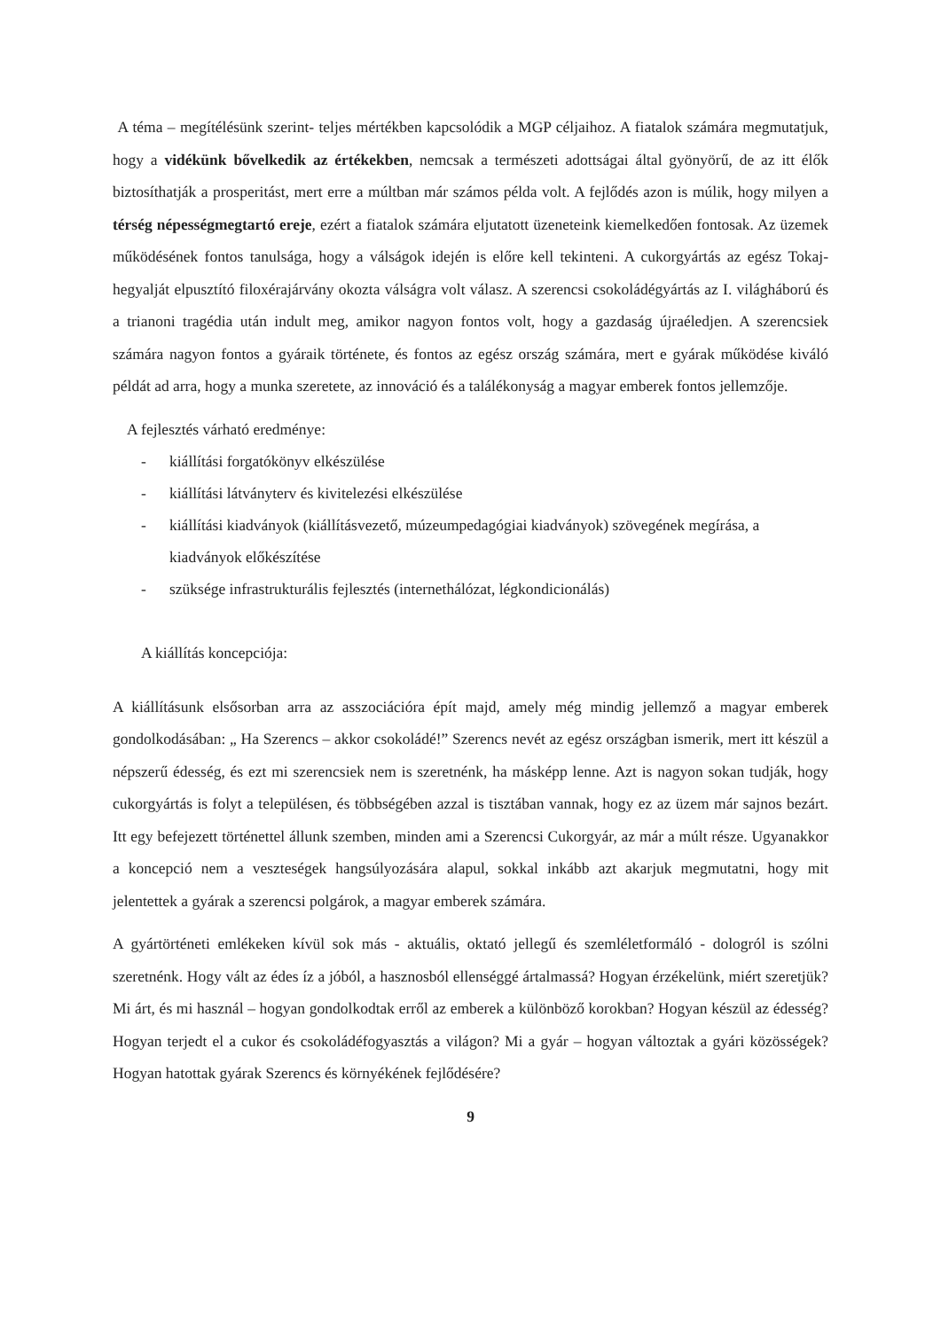A téma – megítélésünk szerint- teljes mértékben kapcsolódik a MGP céljaihoz. A fiatalok számára megmutatjuk, hogy a vidékünk bővelkedik az értékekben, nemcsak a természeti adottságai által gyönyörű, de az itt élők biztosíthatják a prosperitást, mert erre a múltban már számos példa volt. A fejlődés azon is múlik, hogy milyen a térség népességmegtartó ereje, ezért a fiatalok számára eljutatott üzeneteink kiemelkedően fontosak. Az üzemek működésének fontos tanulsága, hogy a válságok idején is előre kell tekinteni. A cukorgyártás az egész Tokaj-hegyalját elpusztító filoxérajárvány okozta válságra volt válasz. A szerencsi csokoládégyártás az I. világháború és a trianoni tragédia után indult meg, amikor nagyon fontos volt, hogy a gazdaság újraéledjen. A szerencsiek számára nagyon fontos a gyáraik története, és fontos az egész ország számára, mert e gyárak működése kiváló példát ad arra, hogy a munka szeretete, az innováció és a találékonyság a magyar emberek fontos jellemzője.
A fejlesztés várható eredménye:
- kiállítási forgatókönyv elkészülése
- kiállítási látványterv és kivitelezési elkészülése
- kiállítási kiadványok (kiállításvezető, múzeumpedagógiai kiadványok) szövegének megírása, a kiadványok előkészítése
- szüksége infrastrukturális fejlesztés (internethálózat, légkondicionálás)
A kiállítás koncepciója:
A kiállításunk elsősorban arra az asszociációra épít majd, amely még mindig jellemző a magyar emberek gondolkodásában: „ Ha Szerencs – akkor csokoládé!” Szerencs nevét az egész országban ismerik, mert itt készül a népszerű édesség, és ezt mi szerencsiek nem is szeretnénk, ha másképp lenne. Azt is nagyon sokan tudják, hogy cukorgyártás is folyt a településen, és többségében azzal is tisztában vannak, hogy ez az üzem már sajnos bezárt. Itt egy befejezett történettel állunk szemben, minden ami a Szerencsi Cukorgyár, az már a múlt része. Ugyanakkor a koncepció nem a veszteségek hangsúlyozására alapul, sokkal inkább azt akarjuk megmutatni, hogy mit jelentettek a gyárak a szerencsi polgárok, a magyar emberek számára.
A gyártörténeti emlékeken kívül sok más - aktuális, oktató jellegű és szemléletformáló - dologról is szólni szeretnénk. Hogy vált az édes íz a jóból, a hasznosból ellenséggé ártalmassá? Hogyan érzékelünk, miért szeretjük? Mi árt, és mi használ – hogyan gondolkodtak erről az emberek a különböző korokban? Hogyan készül az édesség? Hogyan terjedt el a cukor és csokoládéfogyasztás a világon? Mi a gyár – hogyan változtak a gyári közösségek? Hogyan hatottak gyárak Szerencs és környékének fejlődésére?
9